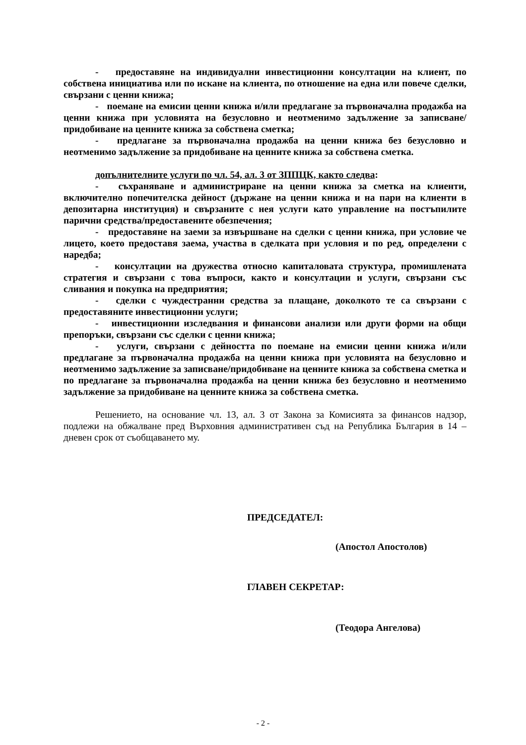- предоставяне на индивидуални инвестиционни консултации на клиент, по собствена инициатива или по искане на клиента, по отношение на една или повече сделки, свързани с ценни книжа;
- поемане на емисии ценни книжа и/или предлагане за първоначална продажба на ценни книжа при условията на безусловно и неотменимо задължение за записване/придобиване на ценните книжа за собствена сметка;
- предлагане за първоначална продажба на ценни книжа без безусловно и неотменимо задължение за придобиване на ценните книжа за собствена сметка.
допълнителните услуги по чл. 54, ал. 3 от ЗППЦК, както следва:
- съхраняване и администриране на ценни книжа за сметка на клиенти, включително попечителска дейност (държане на ценни книжа и на пари на клиенти в депозитарна институция) и свързаните с нея услуги като управление на постъпилите парични средства/предоставените обезпечения;
- предоставяне на заеми за извършване на сделки с ценни книжа, при условие че лицето, което предоставя заема, участва в сделката при условия и по ред, определени с наредба;
- консултации на дружества относно капиталовата структура, промишлената стратегия и свързани с това въпроси, както и консултации и услуги, свързани със сливания и покупка на предприятия;
- сделки с чуждестранни средства за плащане, доколкото те са свързани с предоставяните инвестиционни услуги;
- инвестиционни изследвания и финансови анализи или други форми на общи препоръки, свързани със сделки с ценни книжа;
- услуги, свързани с дейността по поемане на емисии ценни книжа и/или предлагане за първоначална продажба на ценни книжа при условията на безусловно и неотменимо задължение за записване/придобиване на ценните книжа за собствена сметка и по предлагане за първоначална продажба на ценни книжа без безусловно и неотменимо задължение за придобиване на ценните книжа за собствена сметка.
Решението, на основание чл. 13, ал. 3 от Закона за Комисията за финансов надзор, подлежи на обжалване пред Върховния административен съд на Република България в 14 – дневен срок от съобщаването му.
ПРЕДСЕДАТЕЛ:
(Апостол Апостолов)
ГЛАВЕН СЕКРЕТАР:
(Теодора Ангелова)
- 2 -